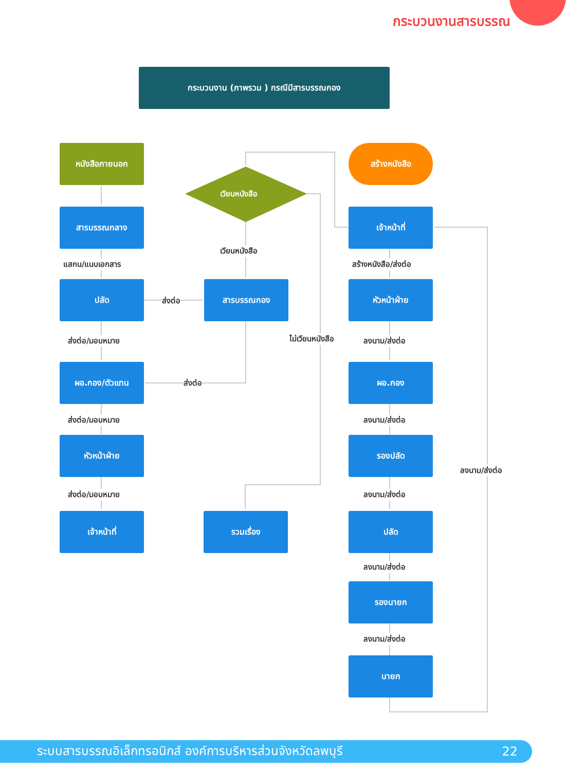กระบวนงานสารบรรณ
กระบวนงาน (ภาพรวม ) กรณีมีสารบรรณกอง
หนังสือภายนอก
เวียนหนังสือ
สร้างหนังสือ
สารบรรณกลาง เจ้าหน้าที่
เวียนหนังสือ
แสกน/แนบเอกสาร สร้างหนังสือ/ส่งต่อ
ปลัด
ส่งต่อ
สารบรรณกอง หัวหน้าฝ่าย
ส่งต่อ/มอบหมาย ไม่เวียนหนังสือ ลงนาม/ส่งต่อ
ผอ.กอง/ตัวแทน
ส่งต่อ
ผอ.กอง
ส่งต่อ/มอบหมาย ลงนาม/ส่งต่อ
หัวหน้าฝ่าย รองปลัด
ลงนาม/ส่งต่อ
ส่งต่อ/มอบหมาย ลงนาม/ส่งต่อ
เจ้าหน้าที่ รวมเรื่อง ปลัด
ลงนาม/ส่งต่อ
รองนายก
ลงนาม/ส่งต่อ
นายก
ระบบสารบรรณอิเล็กทรอนิกส์ องค์การบริหารส่วนจังหวัดลพบุรี 22